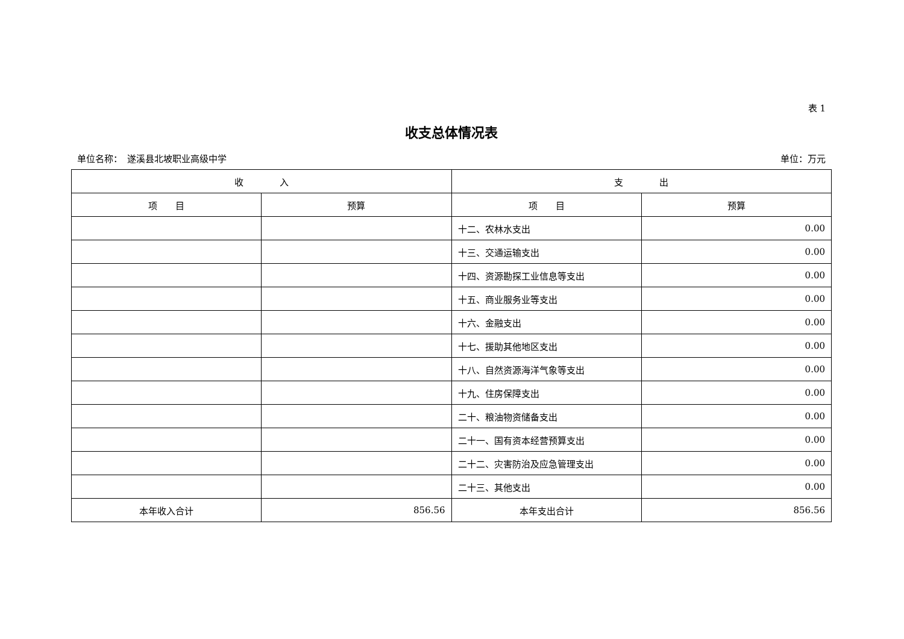表 1
收支总体情况表
单位名称：　遂溪县北坡职业高级中学 单位：万元
| 收 入 | | 支 出 | |
| --- | --- | --- | --- |
| 项 目 | 预算 | 项 目 | 预算 |
| | | 十二、农林水支出 | 0.00 |
| | | 十三、交通运输支出 | 0.00 |
| | | 十四、资源勘探工业信息等支出 | 0.00 |
| | | 十五、商业服务业等支出 | 0.00 |
| | | 十六、金融支出 | 0.00 |
| | | 十七、援助其他地区支出 | 0.00 |
| | | 十八、自然资源海洋气象等支出 | 0.00 |
| | | 十九、住房保障支出 | 0.00 |
| | | 二十、粮油物资储备支出 | 0.00 |
| | | 二十一、国有资本经营预算支出 | 0.00 |
| | | 二十二、灾害防治及应急管理支出 | 0.00 |
| | | 二十三、其他支出 | 0.00 |
| 本年收入合计 | 856.56 | 本年支出合计 | 856.56 |